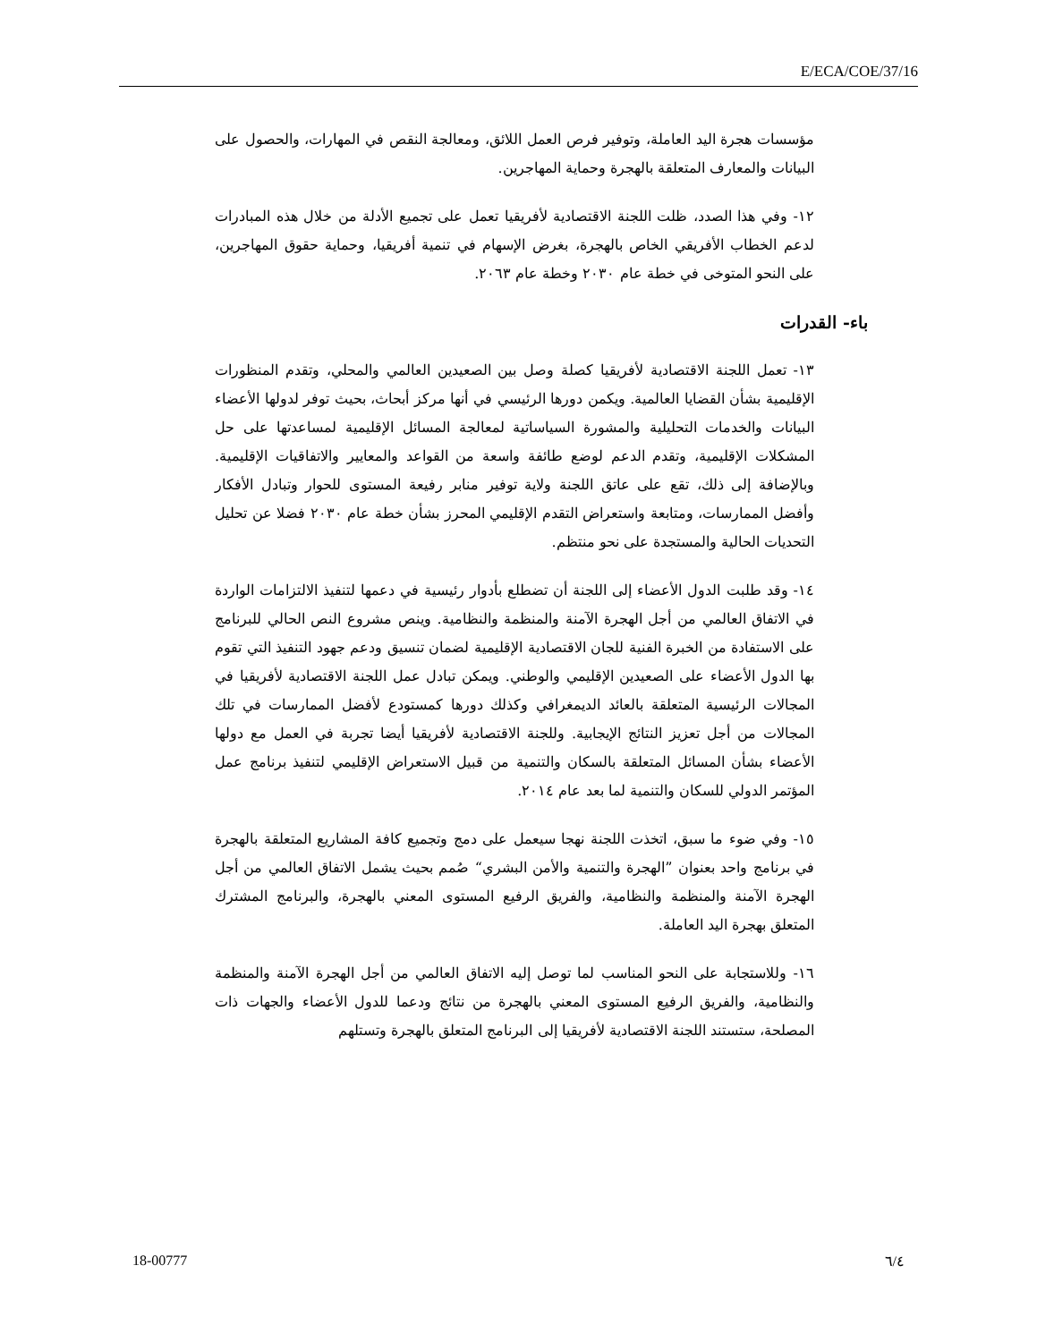E/ECA/COE/37/16
مؤسسات هجرة اليد العاملة، وتوفير فرص العمل اللائق، ومعالجة النقص في المهارات، والحصول على البيانات والمعارف المتعلقة بالهجرة وحماية المهاجرين.
١٢- وفي هذا الصدد، ظلت اللجنة الاقتصادية لأفريقيا تعمل على تجميع الأدلة من خلال هذه المبادرات لدعم الخطاب الأفريقي الخاص بالهجرة، بغرض الإسهام في تنمية أفريقيا، وحماية حقوق المهاجرين، على النحو المتوخى في خطة عام ٢٠٣٠ وخطة عام ٢٠٦٣.
باء- القدرات
١٣- تعمل اللجنة الاقتصادية لأفريقيا كصلة وصل بين الصعيدين العالمي والمحلي، وتقدم المنظورات الإقليمية بشأن القضايا العالمية. ويكمن دورها الرئيسي في أنها مركز أبحاث، بحيث توفر لدولها الأعضاء البيانات والخدمات التحليلية والمشورة السياساتية لمعالجة المسائل الإقليمية لمساعدتها على حل المشكلات الإقليمية، وتقدم الدعم لوضع طائفة واسعة من القواعد والمعايير والاتفاقيات الإقليمية. وبالإضافة إلى ذلك، تقع على عاتق اللجنة ولاية توفير منابر رفيعة المستوى للحوار وتبادل الأفكار وأفضل الممارسات، ومتابعة واستعراض التقدم الإقليمي المحرز بشأن خطة عام ٢٠٣٠ فضلا عن تحليل التحديات الحالية والمستجدة على نحو منتظم.
١٤- وقد طلبت الدول الأعضاء إلى اللجنة أن تضطلع بأدوار رئيسية في دعمها لتنفيذ الالتزامات الواردة في الاتفاق العالمي من أجل الهجرة الآمنة والمنظمة والنظامية. وينص مشروع النص الحالي للبرنامج على الاستفادة من الخبرة الفنية للجان الاقتصادية الإقليمية لضمان تنسيق ودعم جهود التنفيذ التي تقوم بها الدول الأعضاء على الصعيدين الإقليمي والوطني. ويمكن تبادل عمل اللجنة الاقتصادية لأفريقيا في المجالات الرئيسية المتعلقة بالعائد الديمغرافي وكذلك دورها كمستودع لأفضل الممارسات في تلك المجالات من أجل تعزيز النتائج الإيجابية. وللجنة الاقتصادية لأفريقيا أيضا تجربة في العمل مع دولها الأعضاء بشأن المسائل المتعلقة بالسكان والتنمية من قبيل الاستعراض الإقليمي لتنفيذ برنامج عمل المؤتمر الدولي للسكان والتنمية لما بعد عام ٢٠١٤.
١٥- وفي ضوء ما سبق، اتخذت اللجنة نهجا سيعمل على دمج وتجميع كافة المشاريع المتعلقة بالهجرة في برنامج واحد بعنوان ”الهجرة والتنمية والأمن البشري“ صُمم بحيث يشمل الاتفاق العالمي من أجل الهجرة الآمنة والمنظمة والنظامية، والفريق الرفيع المستوى المعني بالهجرة، والبرنامج المشترك المتعلق بهجرة اليد العاملة.
١٦- وللاستجابة على النحو المناسب لما توصل إليه الاتفاق العالمي من أجل الهجرة الآمنة والمنظمة والنظامية، والفريق الرفيع المستوى المعني بالهجرة من نتائج ودعما للدول الأعضاء والجهات ذات المصلحة، ستستند اللجنة الاقتصادية لأفريقيا إلى البرنامج المتعلق بالهجرة وتستلهم
18-00777 ٦/٤